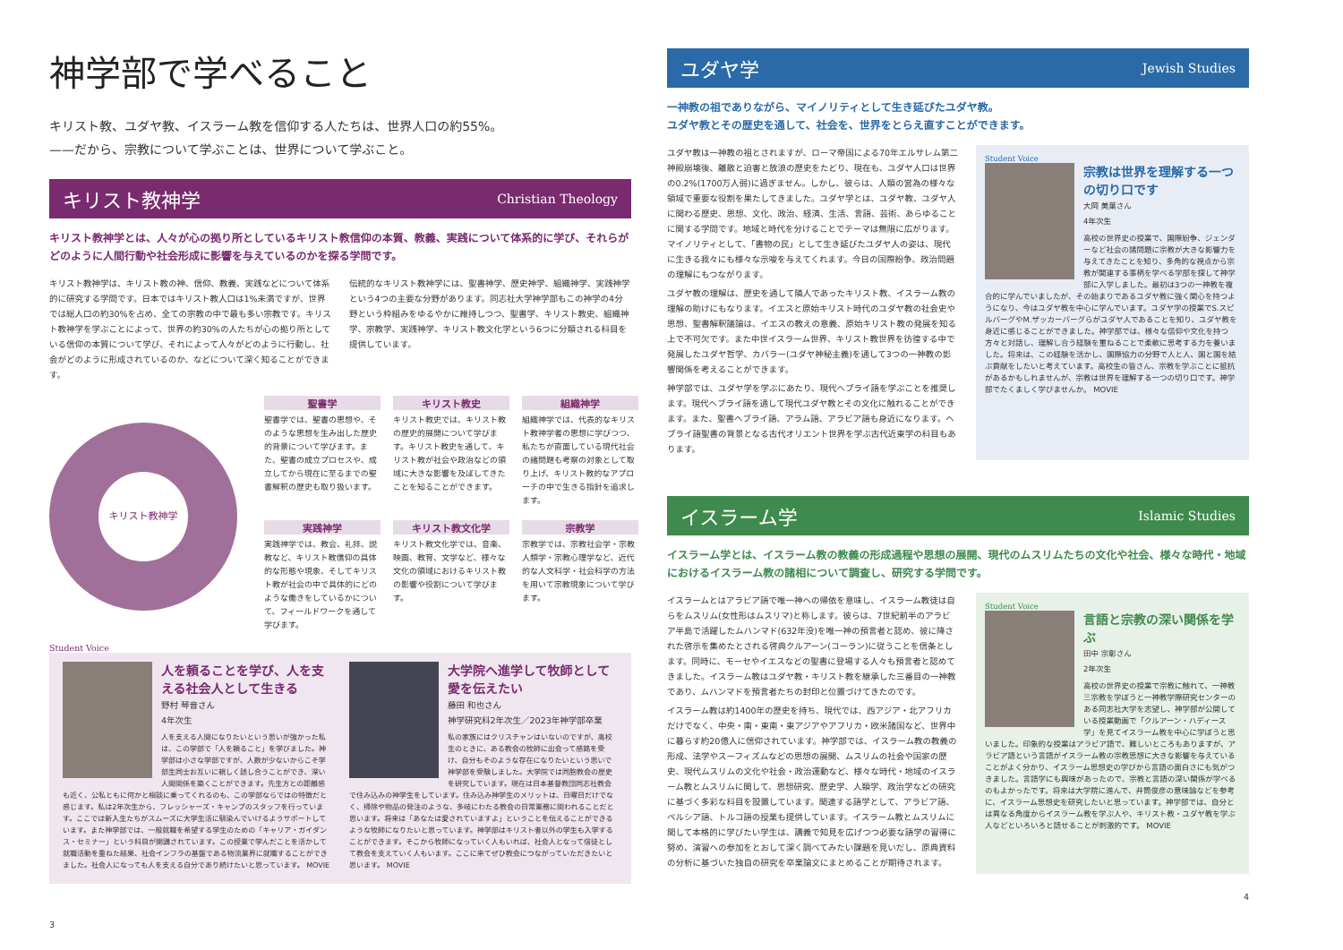神学部で学べること
キリスト教、ユダヤ教、イスラーム教を信仰する人たちは、世界人口の約55%。
——だから、宗教について学ぶことは、世界について学ぶこと。
キリスト教神学 Christian Theology
キリスト教神学とは、人々が心の拠り所としているキリスト教信仰の本質、教義、実践について体系的に学び、それらがどのように人間行動や社会形成に影響を与えているのかを探る学問です。
キリスト教神学は、キリスト教の神、信仰、教義、実践などについて体系的に研究する学問です。日本ではキリスト教人口は1%未満ですが、世界では総人口の約30%を占め、全ての宗教の中で最も多い宗教です。キリスト教神学を学ぶことによって、世界の約30%の人たちが心の拠り所としている信仰の本質について学び、それによって人々がどのように行動し、社会がどのように形成されているのか、などについて深く知ることができます。
伝統的なキリスト教神学には、聖書神学、歴史神学、組織神学、実践神学という4つの主要な分野があります。同志社大学神学部もこの神学の4分野という枠組みをゆるやかに維持しつつ、聖書学、キリスト教史、組織神学、宗教学、実践神学、キリスト教文化学という6つに分類される科目を提供しています。
キリスト教神学
聖書学
聖書学では、聖書の思想や、そのような思想を生み出した歴史的背景について学びます。また、聖書の成立プロセスや、成立してから現在に至るまでの聖書解釈の歴史も取り扱います。
キリスト教史
キリスト教史では、キリスト教の歴史的展開について学びます。キリスト教史を通して、キリスト教が社会や政治などの領域に大きな影響を及ぼしてきたことを知ることができます。
組織神学
組織神学では、代表的なキリスト教神学者の思想に学びつつ、私たちが直面している現代社会の諸問題も考察の対象として取り上げ、キリスト教的なアプローチの中で生きる指針を追求します。
実践神学
実践神学では、教会、礼拝、説教など、キリスト教信仰の具体的な形態や現象、そしてキリスト教が社会の中で具体的にどのような働きをしているかについて、フィールドワークを通して学びます。
キリスト教文化学
キリスト教文化学では、音楽、映画、教育、文学など、様々な文化の領域におけるキリスト教の影響や役割について学びます。
宗教学
宗教学では、宗教社会学・宗教人類学・宗教心理学など、近代的な人文科学・社会科学の方法を用いて宗教現象について学びます。
Student Voice
人を頼ることを学び、人を支える社会人として生きる
野村 琴音さん
4年次生
人を支える人間になりたいという思いが強かった私は、この学部で「人を頼ること」を学びました。神学部は小さな学部ですが、人数が少ないからこそ学部生同士お互いに親しく話し合うことができ、深い人間関係を築くことができます。先生方との距離感も近く、公私ともに何かと相談に乗ってくれるのも、この学部ならではの特徴だと感じます。私は2年次生から、フレッシャーズ・キャンプのスタッフを行っています。ここでは新入生たちがスムーズに大学生活に馴染んでいけるようサポートしています。また神学部では、一般就職を希望する学生のための「キャリア・ガイダンス・セミナー」という科目が開講されています。この授業で学んだことを活かして就職活動を重ねた結果、社会インフラの基盤である物流業界に就職することができました。社会人になっても人を支える自分であり続けたいと思っています。 MOVIE
大学院へ進学して牧師として愛を伝えたい
藤田 和也さん
神学研究科2年次生／2023年神学部卒業
私の家族にはクリスチャンはいないのですが、高校生のときに、ある教会の牧師に出会って感銘を受け、自分もそのような存在になりたいという思いで神学部を受験しました。大学院では同胞教会の歴史を研究しています。現在は日本基督教団同志社教会で住み込みの神学生をしています。住み込み神学生のメリットは、日曜日だけでなく、掃除や物品の発注のような、多岐にわたる教会の日常業務に関われることだと思います。将来は「あなたは愛されていますよ」ということを伝えることができるような牧師になりたいと思っています。神学部はキリスト者以外の学生も入学することができます。そこから牧師になっていく人もいれば、社会人となって信徒として教会を支えていく人もいます。ここに来てぜひ教会につながっていただきたいと思います。 MOVIE
3
ユダヤ学 Jewish Studies
一神教の祖でありながら、マイノリティとして生き延びたユダヤ教。
ユダヤ教とその歴史を通して、社会を、世界をとらえ直すことができます。
ユダヤ教は一神教の祖とされますが、ローマ帝国による70年エルサレム第二神殿崩壊後、離散と迫害と放浪の歴史をたどり、現在も、ユダヤ人口は世界の0.2%(1700万人弱)に過ぎません。しかし、彼らは、人類の営為の様々な領域で重要な役割を果たしてきました。ユダヤ学とは、ユダヤ教、ユダヤ人に関わる歴史、思想、文化、政治、経済、生活、言語、芸術、あらゆることに関する学問です。地域と時代を分けることでテーマは無限に広がります。マイノリティとして、「書物の民」として生き延びたユダヤ人の姿は、現代に生きる我々にも様々な示唆を与えてくれます。今日の国際紛争、政治問題の理解にもつながります。
ユダヤ教の理解は、歴史を通して隣人であったキリスト教、イスラーム教の理解の助けにもなります。イエスと原始キリスト時代のユダヤ教の社会史や思想、聖書解釈議論は、イエスの教えの意義、原始キリスト教の発展を知る上で不可欠です。また中世イスラーム世界、キリスト教世界を彷徨する中で発展したユダヤ哲学、カバラー(ユダヤ神秘主義)を通して3つの一神教の影響関係を考えることができます。
神学部では、ユダヤ学を学ぶにあたり、現代ヘブライ語を学ぶことを推奨します。現代ヘブライ語を通して現代ユダヤ教とその文化に触れることができます。また、聖書ヘブライ語、アラム語、アラビア語も身近になります。ヘブライ語聖書の背景となる古代オリエント世界を学ぶ古代近東学の科目もあります。
Student Voice
宗教は世界を理解する一つの切り口です
大岡 美葉さん
4年次生
高校の世界史の授業で、国際紛争、ジェンダーなど社会の諸問題に宗教が大きな影響力を与えてきたことを知り、多角的な視点から宗教が関連する事柄を学べる学部を探して神学部に入学しました。最初は3つの一神教を複合的に学んでいましたが、その始まりであるユダヤ教に強く関心を持つようになり、今はユダヤ教を中心に学んでいます。ユダヤ学の授業でS.スピルバーグやM.ザッカーバーグらがユダヤ人であることを知り、ユダヤ教を身近に感じることができました。神学部では、様々な信仰や文化を持つ方々と対話し、理解し合う経験を重ねることで柔軟に思考する力を養いました。将来は、この経験を活かし、国際協力の分野で人と人、国と国を結ぶ貢献をしたいと考えています。高校生の皆さん、宗教を学ぶことに抵抗があるかもしれませんが、宗教は世界を理解する一つの切り口です。神学部でたくましく学びませんか。 MOVIE
イスラーム学 Islamic Studies
イスラーム学とは、イスラーム教の教義の形成過程や思想の展開、現代のムスリムたちの文化や社会、様々な時代・地域におけるイスラーム教の諸相について調査し、研究する学問です。
イスラームとはアラビア語で唯一神への帰依を意味し、イスラーム教徒は自らをムスリム(女性形はムスリマ)と称します。彼らは、7世紀前半のアラビア半島で活躍したムハンマド(632年没)を唯一神の預言者と認め、彼に降された啓示を集めたとされる啓典クルアーン(コーラン)に従うことを信条とします。同時に、モーセやイエスなどの聖書に登場する人々も預言者と認めてきました。イスラーム教はユダヤ教・キリスト教を継承した三番目の一神教であり、ムハンマドを預言者たちの封印と位置づけてきたのです。
イスラーム教は約1400年の歴史を持ち、現代では、西アジア・北アフリカだけでなく、中央・南・東南・東アジアやアフリカ・欧米諸国など、世界中に暮らす約20億人に信仰されています。神学部では、イスラーム教の教義の形成、法学やスーフィズムなどの思想の展開、ムスリムの社会や国家の歴史、現代ムスリムの文化や社会・政治運動など、様々な時代・地域のイスラーム教とムスリムに関して、思想研究、歴史学、人類学、政治学などの研究に基づく多彩な科目を設置しています。関連する語学として、アラビア語、ペルシア語、トルコ語の授業も提供しています。イスラーム教とムスリムに関して本格的に学びたい学生は、講義で知見を広げつつ必要な語学の習得に努め、演習への参加をとおして深く調べてみたい課題を見いだし、原典資料の分析に基づいた独自の研究を卒業論文にまとめることが期待されます。
Student Voice
言語と宗教の深い関係を学ぶ
田中 宗彰さん
2年次生
高校の世界史の授業で宗教に触れて、一神教三宗教を学ぼうと一神教学際研究センターのある同志社大学を志望し、神学部が公開している授業動画で「クルアーン・ハディース学」を見てイスラーム教を中心に学ぼうと思いました。印象的な授業はアラビア語で、難しいところもありますが、アラビア語という言語がイスラーム教の宗教思想に大きな影響を与えていることがよく分かり、イスラーム思想史の学びから言語の面白さにも気がつきました。言語学にも興味があったので、宗教と言語の深い関係が学べるのもよかったです。将来は大学院に進んで、井筒俊彦の意味論などを参考に、イスラーム思想史を研究したいと思っています。神学部では、自分とは異なる角度からイスラーム教を学ぶ人や、キリスト教・ユダヤ教を学ぶ人などといろいろと話せることが刺激的です。 MOVIE
4